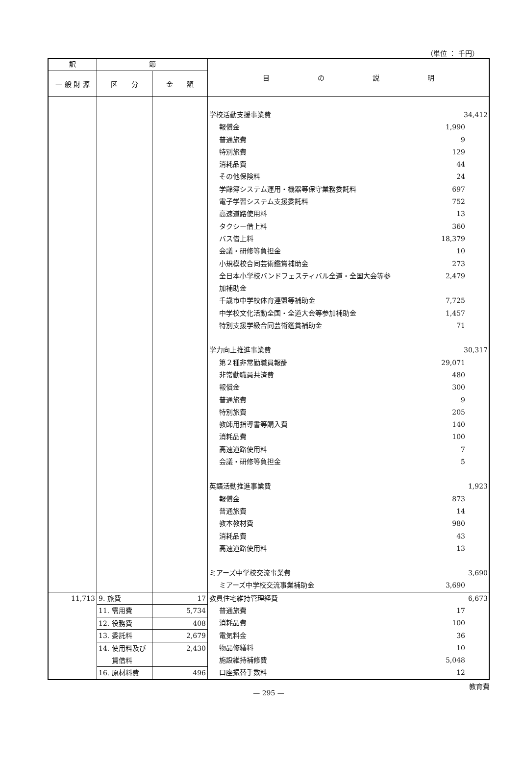（単位 ： 千円）
| 訳 | 節 | | 目 の 説 明 |
| --- | --- | --- | --- |
| 一 般 財 源 | 区 分 | 金 額 | |
| | | | 学校活動支援事業費 34,412 報償金 1,990 普通旅費 9 特別旅費 129 消耗品費 44 その他保険料 24 学齢簿システム運用・機器等保守業務委託料 697 電子学習システム支援委託料 752 高速道路使用料 13 タクシー借上料 360 バス借上料 18,379 会議・研修等負担金 10 小規模校合同芸術鑑賞補助金 273 全日本小学校バンドフェスティバル全道・全国大会等参 2,479 加補助金 千歳市中学校体育連盟等補助金 7,725 中学校文化活動全国・全道大会等参加補助金 1,457 特別支援学級合同芸術鑑賞補助金 71 学力向上推進事業費 30,317 第２種非常勤職員報酬 29,071 非常勤職員共済費 480 報償金 300 普通旅費 9 特別旅費 205 教師用指導書等購入費 140 消耗品費 100 高速道路使用料 7 会議・研修等負担金 5 英語活動推進事業費 1,923 報償金 873 普通旅費 14 教本教材費 980 消耗品費 43 高速道路使用料 13 ミアーズ中学校交流事業費 3,690 ミアーズ中学校交流事業補助金 3,690 |
| 11,713 | 9. 旅費 | 17 | 教員住宅維持管理経費 6,673 普通旅費 17 消耗品費 100 電気料金 36 物品修繕料 10 施設維持補修費 5,048 口座振替手数料 12 |
| | 11. 需用費 | 5,734 | |
| | 12. 役務費 | 408 | |
| | 13. 委託料 | 2,679 | |
| | 14. 使用料及び | 2,430 | |
| | 賃借料 | | |
| | 16. 原材料費 | 496 | |
教育費
— 295 —